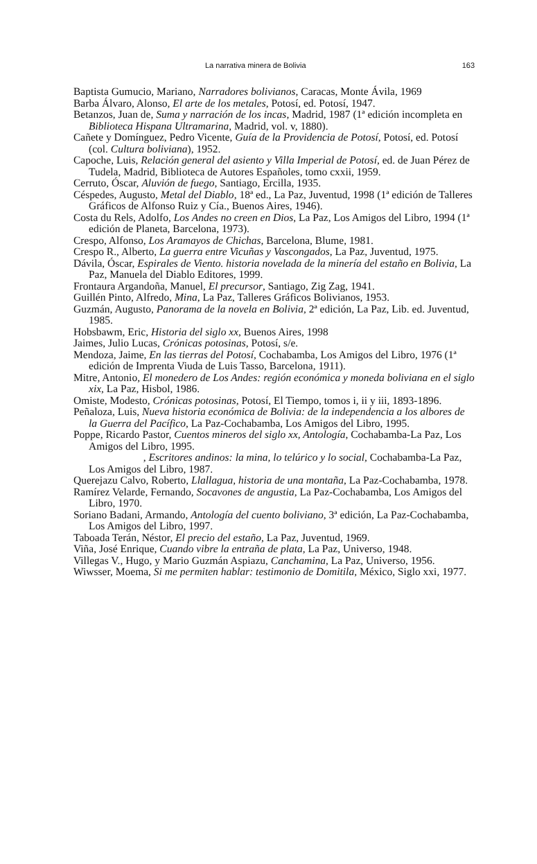La narrativa minera de Bolivia 163
Baptista Gumucio, Mariano, Narradores bolivianos, Caracas, Monte Ávila, 1969
Barba Álvaro, Alonso, El arte de los metales, Potosí, ed. Potosí, 1947.
Betanzos, Juan de, Suma y narración de los incas, Madrid, 1987 (1ª edición incompleta en Biblioteca Hispana Ultramarina, Madrid, vol. v, 1880).
Cañete y Domínguez, Pedro Vicente, Guía de la Providencia de Potosí, Potosí, ed. Potosí (col. Cultura boliviana), 1952.
Capoche, Luis, Relación general del asiento y Villa Imperial de Potosí, ed. de Juan Pérez de Tudela, Madrid, Biblioteca de Autores Españoles, tomo cxxii, 1959.
Cerruto, Óscar, Aluvión de fuego, Santiago, Ercilla, 1935.
Céspedes, Augusto, Metal del Diablo, 18ª ed., La Paz, Juventud, 1998 (1ª edición de Talleres Gráficos de Alfonso Ruiz y Cía., Buenos Aires, 1946).
Costa du Rels, Adolfo, Los Andes no creen en Dios, La Paz, Los Amigos del Libro, 1994 (1ª edición de Planeta, Barcelona, 1973).
Crespo, Alfonso, Los Aramayos de Chichas, Barcelona, Blume, 1981.
Crespo R., Alberto, La guerra entre Vicuñas y Vascongados, La Paz, Juventud, 1975.
Dávila, Óscar, Espirales de Viento. historia novelada de la minería del estaño en Bolivia, La Paz, Manuela del Diablo Editores, 1999.
Frontaura Argandoña, Manuel, El precursor, Santiago, Zig Zag, 1941.
Guillén Pinto, Alfredo, Mina, La Paz, Talleres Gráficos Bolivianos, 1953.
Guzmán, Augusto, Panorama de la novela en Bolivia, 2ª edición, La Paz, Lib. ed. Juventud, 1985.
Hobsbawm, Eric, Historia del siglo xx, Buenos Aires, 1998
Jaimes, Julio Lucas, Crónicas potosinas, Potosí, s/e.
Mendoza, Jaime, En las tierras del Potosí, Cochabamba, Los Amigos del Libro, 1976 (1ª edición de Imprenta Viuda de Luis Tasso, Barcelona, 1911).
Mitre, Antonio, El monedero de Los Andes: región económica y moneda boliviana en el siglo xix, La Paz, Hisbol, 1986.
Omiste, Modesto, Crónicas potosinas, Potosí, El Tiempo, tomos i, ii y iii, 1893-1896.
Peñaloza, Luis, Nueva historia económica de Bolivia: de la independencia a los albores de la Guerra del Pacífico, La Paz-Cochabamba, Los Amigos del Libro, 1995.
Poppe, Ricardo Pastor, Cuentos mineros del siglo xx, Antología, Cochabamba-La Paz, Los Amigos del Libro, 1995.
, Escritores andinos: la mina, lo telúrico y lo social, Cochabamba-La Paz, Los Amigos del Libro, 1987.
Querejazu Calvo, Roberto, Llallagua, historia de una montaña, La Paz-Cochabamba, 1978.
Ramírez Velarde, Fernando, Socavones de angustia, La Paz-Cochabamba, Los Amigos del Libro, 1970.
Soriano Badani, Armando, Antología del cuento boliviano, 3ª edición, La Paz-Cochabamba, Los Amigos del Libro, 1997.
Taboada Terán, Néstor, El precio del estaño, La Paz, Juventud, 1969.
Viña, José Enrique, Cuando vibre la entraña de plata, La Paz, Universo, 1948.
Villegas V., Hugo, y Mario Guzmán Aspiazu, Canchamina, La Paz, Universo, 1956.
Wiwsser, Moema, Si me permiten hablar: testimonio de Domitila, México, Siglo xxi, 1977.